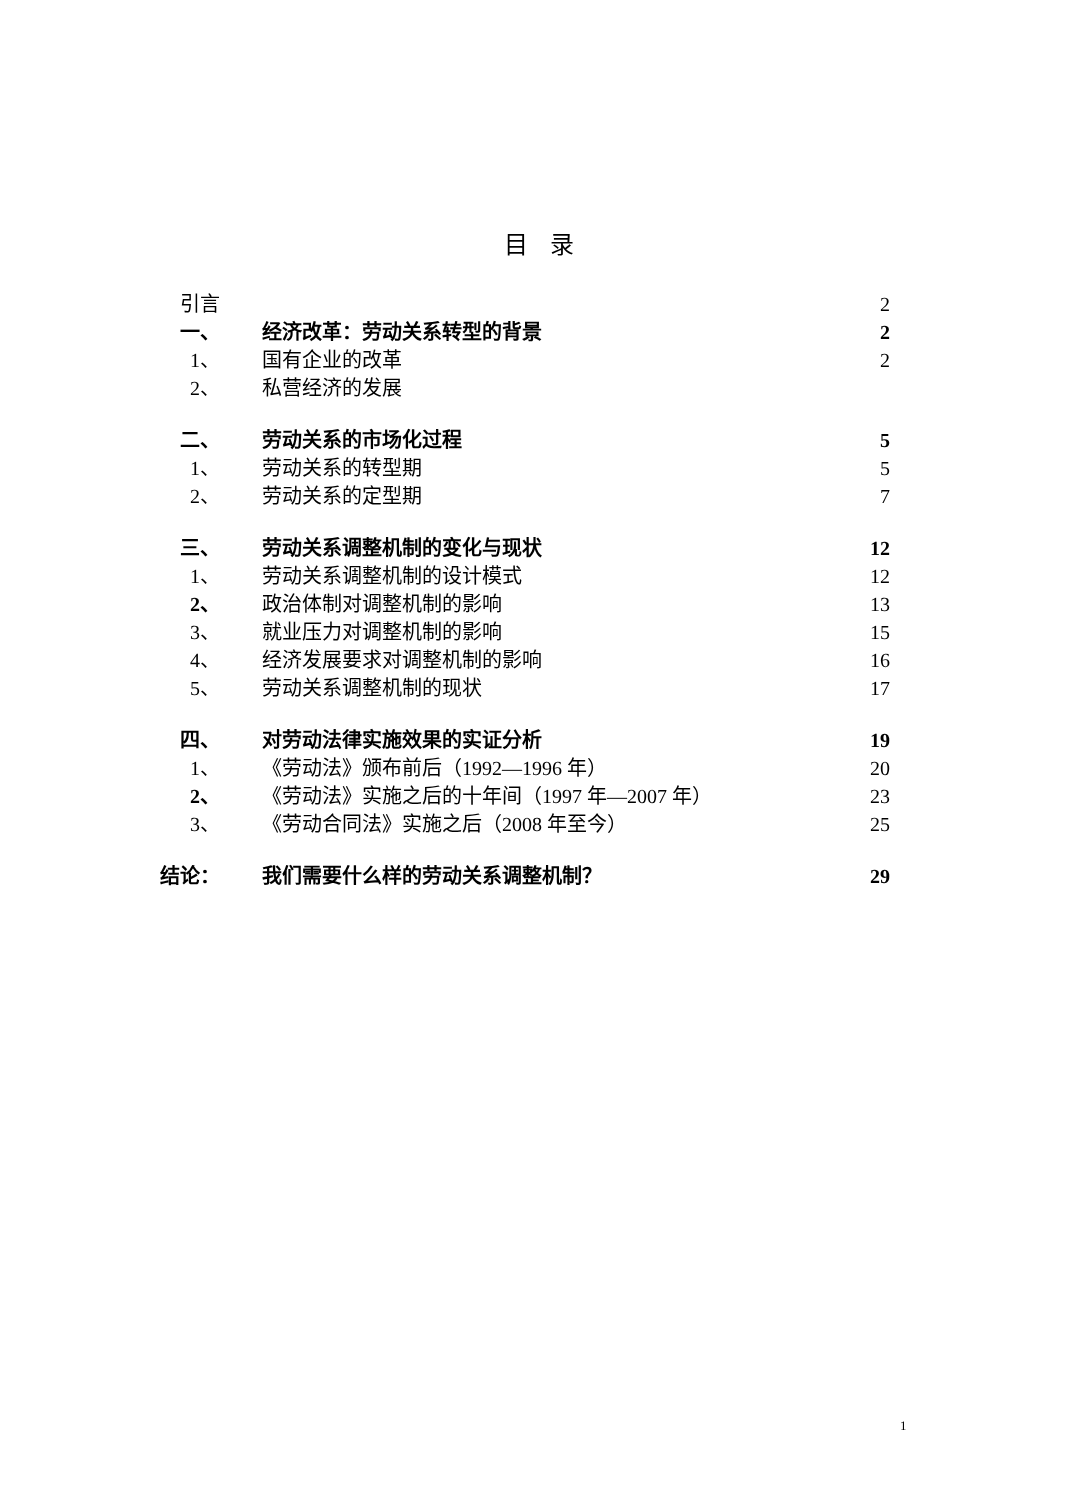目 录
引言 2
一、 经济改革：劳动关系转型的背景 2
1、 国有企业的改革 2
2、 私营经济的发展
二、 劳动关系的市场化过程 5
1、 劳动关系的转型期 5
2、 劳动关系的定型期 7
三、 劳动关系调整机制的变化与现状 12
1、 劳动关系调整机制的设计模式 12
2、 政治体制对调整机制的影响 13
3、 就业压力对调整机制的影响 15
4、 经济发展要求对调整机制的影响 16
5、 劳动关系调整机制的现状 17
四、 对劳动法律实施效果的实证分析 19
1、 《劳动法》颁布前后（1992—1996 年） 20
2、 《劳动法》实施之后的十年间（1997 年—2007 年） 23
3、 《劳动合同法》实施之后（2008 年至今） 25
结论： 我们需要什么样的劳动关系调整机制？ 29
1